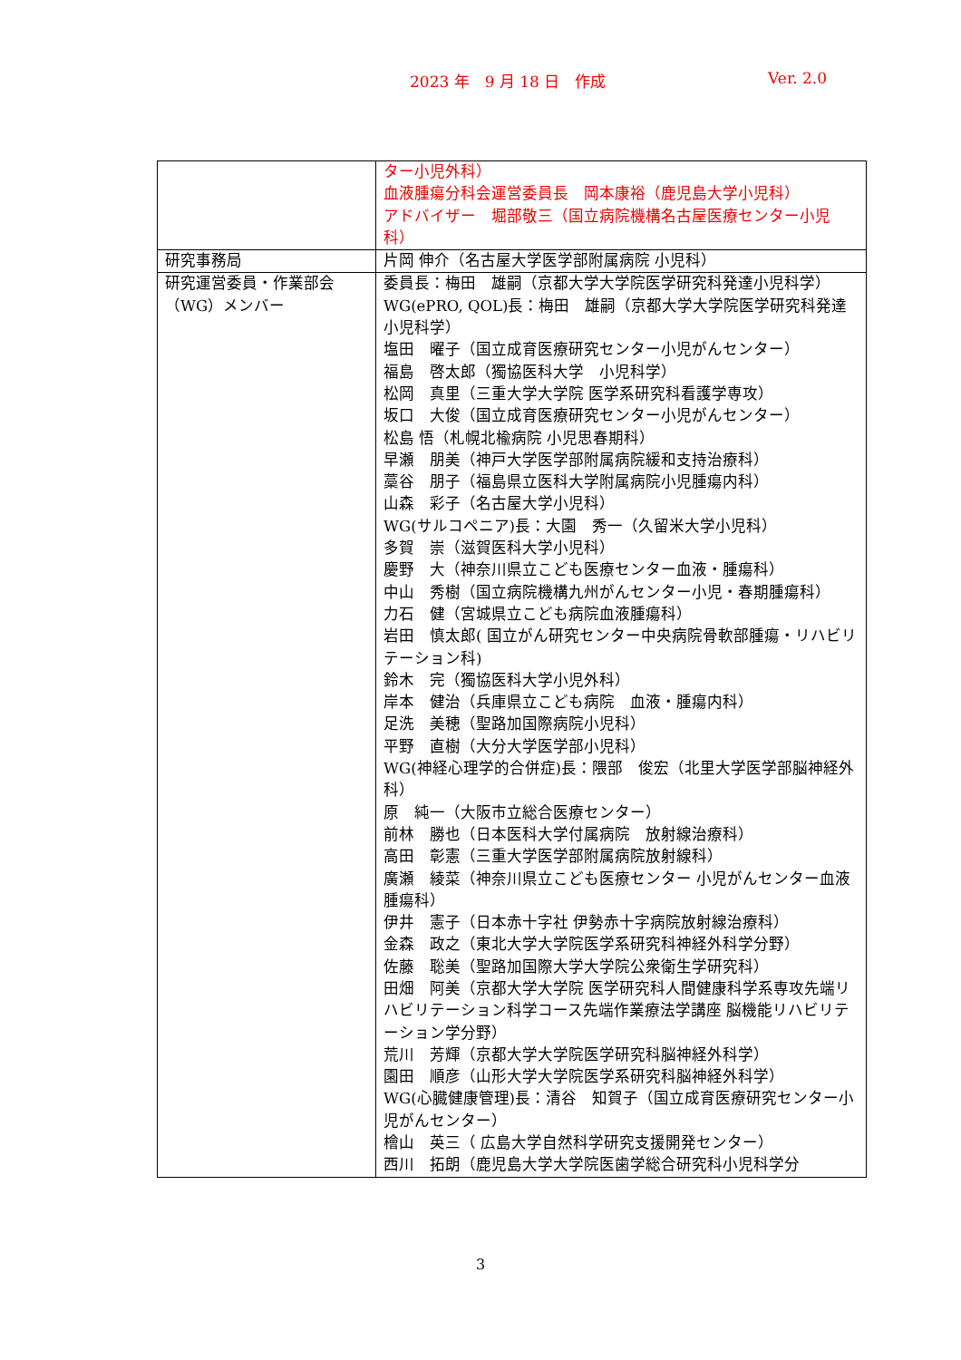2023 年　9 月 18 日　作成 Ver. 2.0
| | ター小児外科） 血液腫瘍分科会運営委員長 岡本康裕（鹿児島大学小児科） アドバイザー 堀部敬三（国立病院機構名古屋医療センター小児科） |
| 研究事務局 | 片岡 伸介（名古屋大学医学部附属病院 小児科） |
| 研究運営委員・作業部会（WG）メンバー | 委員長：梅田 雄嗣（京都大学大学院医学研究科発達小児科学） WG(ePRO, QOL)長：梅田 雄嗣（京都大学大学院医学研究科発達小児科学） 塩田 曜子（国立成育医療研究センター小児がんセンター） 福島 啓太郎（獨協医科大学 小児科学） 松岡 真里（三重大学大学院 医学系研究科看護学専攻） 坂口 大俊（国立成育医療研究センター小児がんセンター） 松島 悟（札幌北楡病院 小児思春期科） 早瀬 朋美（神戸大学医学部附属病院緩和支持治療科） 藁谷 朋子（福島県立医科大学附属病院小児腫瘍内科） 山森 彩子（名古屋大学小児科） WG(サルコペニア)長：大園 秀一（久留米大学小児科） 多賀 崇（滋賀医科大学小児科） 慶野 大（神奈川県立こども医療センター血液・腫瘍科） 中山 秀樹（国立病院機構九州がんセンター小児・春期腫瘍科） 力石 健（宮城県立こども病院血液腫瘍科） 岩田 慎太郎( 国立がん研究センター中央病院骨軟部腫瘍・リハビリテーション科) 鈴木 完（獨協医科大学小児外科） 岸本 健治（兵庫県立こども病院 血液・腫瘍内科） 足洗 美穂（聖路加国際病院小児科） 平野 直樹（大分大学医学部小児科） WG(神経心理学的合併症)長：隈部 俊宏（北里大学医学部脳神経外科） 原 純一（大阪市立総合医療センター） 前林 勝也（日本医科大学付属病院 放射線治療科） 高田 彰憲（三重大学医学部附属病院放射線科） 廣瀬 綾菜（神奈川県立こども医療センター 小児がんセンター血液腫瘍科） 伊井 憲子（日本赤十字社 伊勢赤十字病院放射線治療科） 金森 政之（東北大学大学院医学系研究科神経外科学分野） 佐藤 聡美（聖路加国際大学大学院公衆衛生学研究科） 田畑 阿美（京都大学大学院 医学研究科人間健康科学系専攻先端リハビリテーション科学コース先端作業療法学講座 脳機能リハビリテーション学分野） 荒川 芳輝（京都大学大学院医学研究科脳神経外科学） 園田 順彦（山形大学大学院医学系研究科脳神経外科学） WG(心臓健康管理)長：清谷 知賀子（国立成育医療研究センター小児がんセンター） 檜山 英三（ 広島大学自然科学研究支援開発センター） 西川 拓朗（鹿児島大学大学院医歯学総合研究科小児科学分 |
3